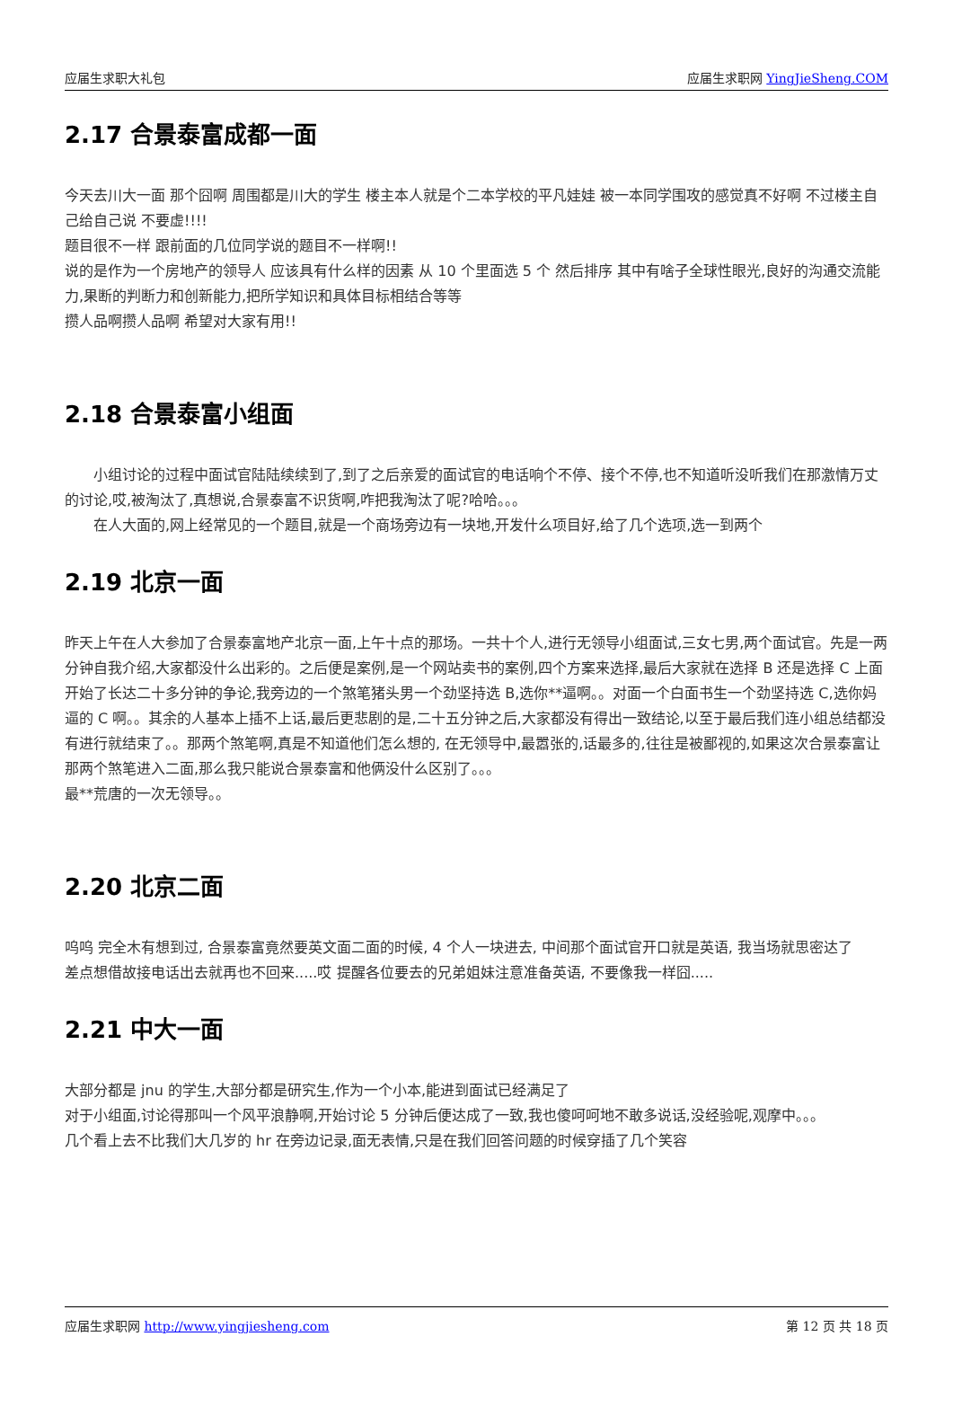应届生求职大礼包 应届生求职网 YingJieSheng.COM
2.17 合景泰富成都一面
今天去川大一面 那个囧啊 周围都是川大的学生 楼主本人就是个二本学校的平凡娃娃 被一本同学围攻的感觉真不好啊 不过楼主自己给自己说 不要虚!!!!
题目很不一样 跟前面的几位同学说的题目不一样啊!!
说的是作为一个房地产的领导人 应该具有什么样的因素 从 10 个里面选 5 个 然后排序 其中有啥子全球性眼光,良好的沟通交流能力,果断的判断力和创新能力,把所学知识和具体目标相结合等等
攒人品啊攒人品啊 希望对大家有用!!
2.18 合景泰富小组面
　　小组讨论的过程中面试官陆陆续续到了,到了之后亲爱的面试官的电话响个不停、接个不停,也不知道听没听我们在那激情万丈的讨论,哎,被淘汰了,真想说,合景泰富不识货啊,咋把我淘汰了呢?哈哈。。。
　　在人大面的,网上经常见的一个题目,就是一个商场旁边有一块地,开发什么项目好,给了几个选项,选一到两个
2.19 北京一面
昨天上午在人大参加了合景泰富地产北京一面,上午十点的那场。一共十个人,进行无领导小组面试,三女七男,两个面试官。先是一两分钟自我介绍,大家都没什么出彩的。之后便是案例,是一个网站卖书的案例,四个方案来选择,最后大家就在选择 B 还是选择 C 上面开始了长达二十多分钟的争论,我旁边的一个煞笔猪头男一个劲坚持选 B,选你**逼啊。。对面一个白面书生一个劲坚持选 C,选你妈逼的 C 啊。。其余的人基本上插不上话,最后更悲剧的是,二十五分钟之后,大家都没有得出一致结论,以至于最后我们连小组总结都没有进行就结束了。。那两个煞笔啊,真是不知道他们怎么想的, 在无领导中,最嚣张的,话最多的,往往是被鄙视的,如果这次合景泰富让那两个煞笔进入二面,那么我只能说合景泰富和他俩没什么区别了。。。
最**荒唐的一次无领导。。
2.20 北京二面
呜呜 完全木有想到过, 合景泰富竟然要英文面二面的时候, 4 个人一块进去, 中间那个面试官开口就是英语, 我当场就思密达了
差点想借故接电话出去就再也不回来.....哎 提醒各位要去的兄弟姐妹注意准备英语, 不要像我一样囧.....
2.21 中大一面
大部分都是 jnu 的学生,大部分都是研究生,作为一个小本,能进到面试已经满足了
对于小组面,讨论得那叫一个风平浪静啊,开始讨论 5 分钟后便达成了一致,我也傻呵呵地不敢多说话,没经验呢,观摩中。。。
几个看上去不比我们大几岁的 hr 在旁边记录,面无表情,只是在我们回答问题的时候穿插了几个笑容
应届生求职网 http://www.yingjiesheng.com 第 12 页 共 18 页